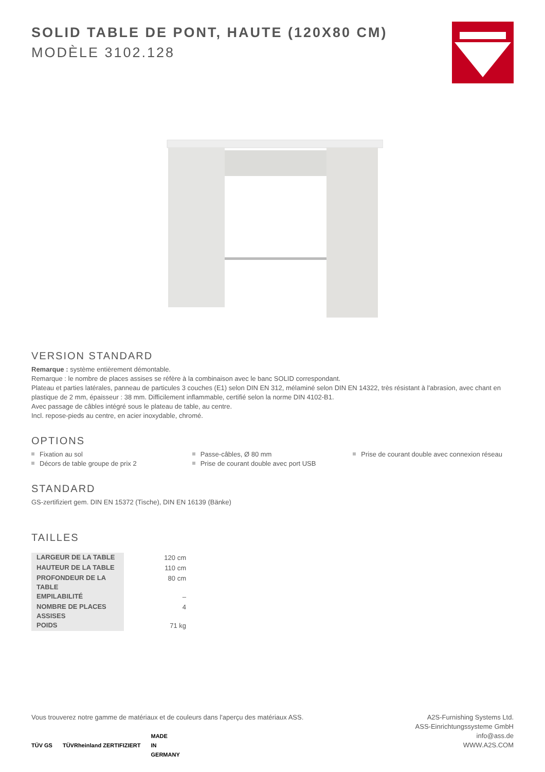SOLID TABLE DE PONT, HAUTE (120X80 CM)
MODÈLE 3102.128
VERSION STANDARD
Remarque : système entièrement démontable.
Remarque : le nombre de places assises se réfère à la combinaison avec le banc SOLID correspondant.
Plateau et parties latérales, panneau de particules 3 couches (E1) selon DIN EN 312, mélaminé selon DIN EN 14322, très résistant à l'abrasion, avec chant en plastique de 2 mm, épaisseur : 38 mm. Difficilement inflammable, certifié selon la norme DIN 4102-B1.
Avec passage de câbles intégré sous le plateau de table, au centre.
Incl. repose-pieds au centre, en acier inoxydable, chromé.
OPTIONS
Fixation au sol
Décors de table groupe de prix 2
Passe-câbles, Ø 80 mm
Prise de courant double avec port USB
Prise de courant double avec connexion réseau
STANDARD
GS-zertifiziert gem. DIN EN 15372 (Tische), DIN EN 16139 (Bänke)
TAILLES
| LARGEUR DE LA TABLE | 120 cm |
| HAUTEUR DE LA TABLE | 110 cm |
| PROFONDEUR DE LA TABLE | 80 cm |
| EMPILABILITÉ | – |
| NOMBRE DE PLACES ASSISES | 4 |
| POIDS | 71 kg |
Vous trouverez notre gamme de matériaux et de couleurs dans l'aperçu des matériaux ASS.
TÜV GS TÜVRheinland ZERTIFIZIERT MADE
IN
GERMANY
A2S-Furnishing Systems Ltd.
ASS-Einrichtungssysteme GmbH
info@ass.de
WWW.A2S.COM